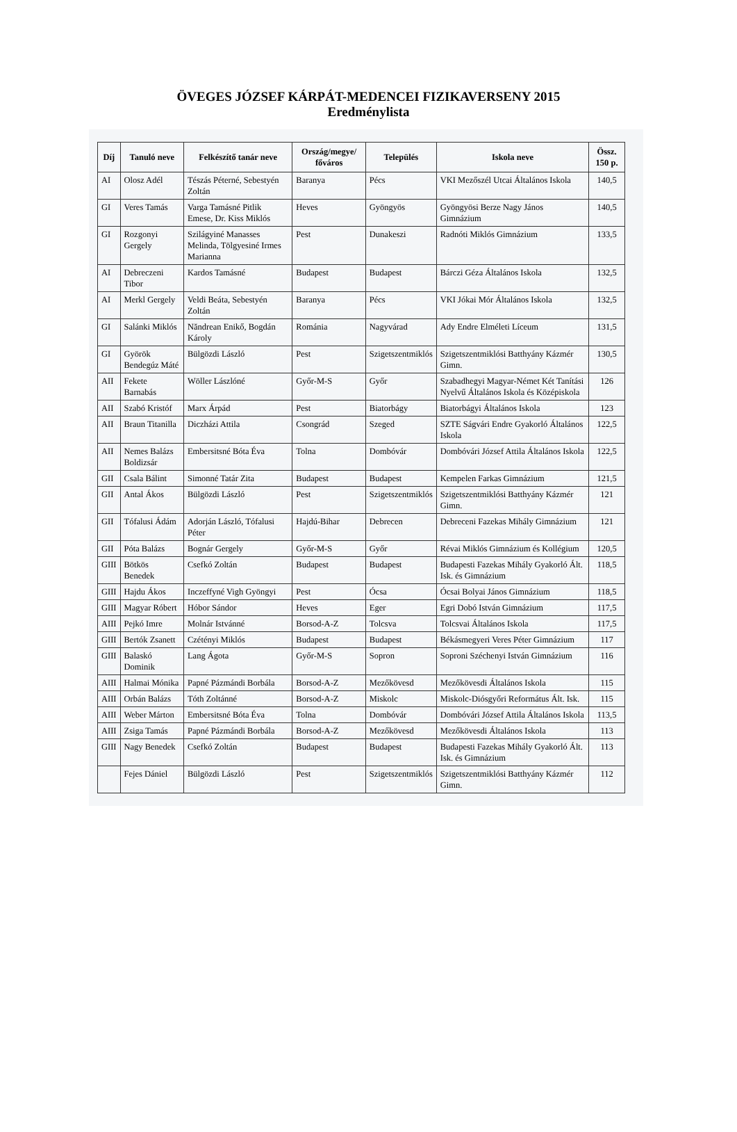ÖVEGES JÓZSEF KÁRPÁT-MEDENCEI FIZIKAVERSENY 2015
Eredménylista
| Díj | Tanuló neve | Felkészítő tanár neve | Ország/megye/ főváros | Település | Iskola neve | Össz. 150 p. |
| --- | --- | --- | --- | --- | --- | --- |
| AI | Olosz Adél | Tészás Péterné, Sebestyén Zoltán | Baranya | Pécs | VKI Mezőszél Utcai Általános Iskola | 140,5 |
| GI | Veres Tamás | Varga Tamásné Pitlik Emese, Dr. Kiss Miklós | Heves | Gyöngyös | Gyöngyösi Berze Nagy János Gimnázium | 140,5 |
| GI | Rozgonyi Gergely | Szilágyiné Manasses Melinda, Tölgyesiné Irmes Marianna | Pest | Dunakeszi | Radnóti Miklós Gimnázium | 133,5 |
| AI | Debreczeni Tibor | Kardos Tamásné | Budapest | Budapest | Bárczi Géza Általános Iskola | 132,5 |
| AI | Merkl Gergely | Veldi Beáta, Sebestyén Zoltán | Baranya | Pécs | VKI Jókai Mór Általános Iskola | 132,5 |
| GI | Salánki Miklós | Năndrean Enikő, Bogdán Károly | Románia | Nagyvárad | Ady Endre Elméleti Líceum | 131,5 |
| GI | Györök Bendegúz Máté | Bülgözdi László | Pest | Szigetszentmiklós | Szigetszentmiklósi Batthyány Kázmér Gimn. | 130,5 |
| AII | Fekete Barnabás | Wöller Lászlóné | Győr-M-S | Győr | Szabadhegyi Magyar-Német Két Tanítási Nyelvű Általános Iskola és Középiskola | 126 |
| AII | Szabó Kristóf | Marx Árpád | Pest | Biatorbágy | Biatorbágyi Általános Iskola | 123 |
| AII | Braun Titanilla | Diczházi Attila | Csongrád | Szeged | SZTE Ságvári Endre Gyakorló Általános Iskola | 122,5 |
| AII | Nemes Balázs Boldizsár | Embersitsné Bóta Éva | Tolna | Dombóvár | Dombóvári József Attila Általános Iskola | 122,5 |
| GII | Csala Bálint | Simonné Tatár Zita | Budapest | Budapest | Kempelen Farkas Gimnázium | 121,5 |
| GII | Antal Ákos | Bülgözdi László | Pest | Szigetszentmiklós | Szigetszentmiklósi Batthyány Kázmér Gimn. | 121 |
| GII | Tófalusi Ádám | Adorján László, Tófalusi Péter | Hajdú-Bihar | Debrecen | Debreceni Fazekas Mihály Gimnázium | 121 |
| GII | Póta Balázs | Bognár Gergely | Győr-M-S | Győr | Révai Miklós Gimnázium és Kollégium | 120,5 |
| GIII | Bötkös Benedek | Csefkó Zoltán | Budapest | Budapest | Budapesti Fazekas Mihály Gyakorló Ált. Isk. és Gimnázium | 118,5 |
| GIII | Hajdu Ákos | Inczeffyné Vigh Gyöngyi | Pest | Ócsa | Ócsai Bolyai János Gimnázium | 118,5 |
| GIII | Magyar Róbert | Hóbor Sándor | Heves | Eger | Egri Dobó István Gimnázium | 117,5 |
| AIII | Pejkó Imre | Molnár Istvánné | Borsod-A-Z | Tolcsva | Tolcsvai Általános Iskola | 117,5 |
| GIII | Bertók Zsanett | Czétényi Miklós | Budapest | Budapest | Békásmegyeri Veres Péter Gimnázium | 117 |
| GIII | Balaskó Dominik | Lang Ágota | Győr-M-S | Sopron | Soproni Széchenyi István Gimnázium | 116 |
| AIII | Halmai Mónika | Papné Pázmándi Borbála | Borsod-A-Z | Mezőkövesd | Mezőkövesdi Általános Iskola | 115 |
| AIII | Orbán Balázs | Tóth Zoltánné | Borsod-A-Z | Miskolc | Miskolc-Diósgyőri Református Ált. Isk. | 115 |
| AIII | Weber Márton | Embersitsné Bóta Éva | Tolna | Dombóvár | Dombóvári József Attila Általános Iskola | 113,5 |
| AIII | Zsiga Tamás | Papné Pázmándi Borbála | Borsod-A-Z | Mezőkövesd | Mezőkövesdi Általános Iskola | 113 |
| GIII | Nagy Benedek | Csefkó Zoltán | Budapest | Budapest | Budapesti Fazekas Mihály Gyakorló Ált. Isk. és Gimnázium | 113 |
| | Fejes Dániel | Bülgözdi László | Pest | Szigetszentmiklós | Szigetszentmiklósi Batthyány Kázmér Gimn. | 112 |